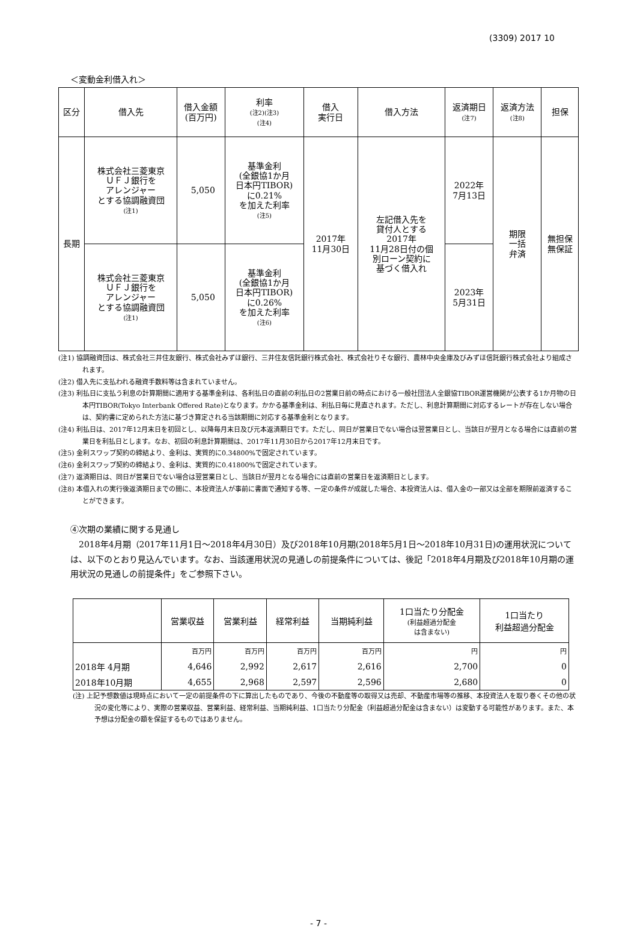(3309) 2017 10
＜変動金利借入れ＞
| 区分 | 借入先 | 借入金額 (百万円) | 利率 (注2)(注3) (注4) | 借入 実行日 | 借入方法 | 返済期日 (注7) | 返済方法 (注8) | 担保 |
| --- | --- | --- | --- | --- | --- | --- | --- | --- |
| 長期 | 株式会社三菱東京 ＵＦＪ銀行を アレンジャー とする協調融資団 (注1) | 5,050 | 基準金利 (全銀協1か月 日本円TIBOR) に0.21% を加えた利率 (注5) | 2017年 11月30日 | 左記借入先を 貸付人とする 2017年 11月28日付の個 別ローン契約に 基づく借入れ | 2022年 7月13日 | 期限 一括 弁済 | 無担保 無保証 |
| | 株式会社三菱東京 ＵＦＪ銀行を アレンジャー とする協調融資団 (注1) | 5,050 | 基準金利 (全銀協1か月 日本円TIBOR) に0.26% を加えた利率 (注6) | | | 2023年 5月31日 | | |
(注1) 協調融資団は、株式会社三井住友銀行、株式会社みずほ銀行、三井住友信託銀行株式会社、株式会社りそな銀行、農林中央金庫及びみずほ信託銀行株式会社より組成されます。
(注2) 借入先に支払われる融資手数料等は含まれていません。
(注3) 利払日に支払う利息の計算期間に適用する基準金利は、各利払日の直前の利払日の2営業日前の時点における一般社団法人全銀協TIBOR運営機関が公表する1か月物の日本円TIBOR(Tokyo Interbank Offered Rate)となります。かかる基準金利は、利払日毎に見直されます。ただし、利息計算期間に対応するレートが存在しない場合は、契約書に定められた方法に基づき算定される当該期間に対応する基準金利となります。
(注4) 利払日は、2017年12月末日を初回とし、以降毎月末日及び元本返済期日です。ただし、同日が営業日でない場合は翌営業日とし、当該日が翌月となる場合には直前の営業日を利払日とします。なお、初回の利息計算期間は、2017年11月30日から2017年12月末日です。
(注5) 金利スワップ契約の締結より、金利は、実質的に0.34800%で固定されています。
(注6) 金利スワップ契約の締結より、金利は、実質的に0.41800%で固定されています。
(注7) 返済期日は、同日が営業日でない場合は翌営業日とし、当該日が翌月となる場合には直前の営業日を返済期日とします。
(注8) 本借入れの実行後返済期日までの間に、本投資法人が事前に書面で通知する等、一定の条件が成就した場合、本投資法人は、借入金の一部又は全部を期限前返済することができます。
④次期の業績に関する見通し
2018年4月期（2017年11月1日～2018年4月30日）及び2018年10月期(2018年5月1日～2018年10月31日)の運用状況については、以下のとおり見込んでいます。なお、当該運用状況の見通しの前提条件については、後記「2018年4月期及び2018年10月期の運用状況の見通しの前提条件」をご参照下さい。
| | 営業収益 | 営業利益 | 経常利益 | 当期純利益 | 1口当たり分配金 (利益超過分配金 は含まない) | 1口当たり 利益超過分配金 |
| --- | --- | --- | --- | --- | --- | --- |
| | 百万円 | 百万円 | 百万円 | 百万円 | 円 | 円 |
| 2018年 4月期 | 4,646 | 2,992 | 2,617 | 2,616 | 2,700 | 0 |
| 2018年10月期 | 4,655 | 2,968 | 2,597 | 2,596 | 2,680 | 0 |
(注) 上記予想数値は現時点において一定の前提条件の下に算出したものであり、今後の不動産等の取得又は売却、不動産市場等の推移、本投資法人を取り巻くその他の状況の変化等により、実際の営業収益、営業利益、経常利益、当期純利益、1口当たり分配金（利益超過分配金は含まない）は変動する可能性があります。また、本予想は分配金の額を保証するものではありません。
- 7 -